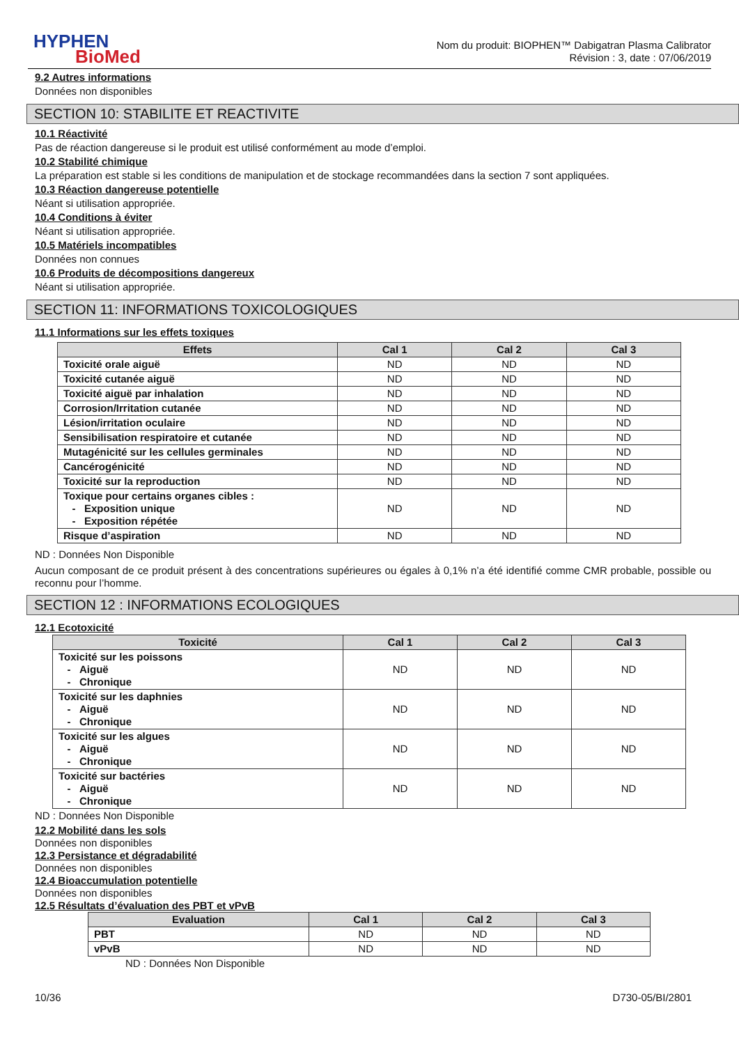HYPHEN
BioMed
Nom du produit: BIOPHEN™ Dabigatran Plasma Calibrator
Révision : 3, date : 07/06/2019
9.2 Autres informations
Données non disponibles
SECTION 10: STABILITE ET REACTIVITE
10.1 Réactivité
Pas de réaction dangereuse si le produit est utilisé conformément au mode d’emploi.
10.2 Stabilité chimique
La préparation est stable si les conditions de manipulation et de stockage recommandées dans la section 7 sont appliquées.
10.3 Réaction dangereuse potentielle
Néant si utilisation appropriée.
10.4 Conditions à éviter
Néant si utilisation appropriée.
10.5 Matériels incompatibles
Données non connues
10.6 Produits de décompositions dangereux
Néant si utilisation appropriée.
SECTION 11: INFORMATIONS TOXICOLOGIQUES
11.1 Informations sur les effets toxiques
| Effets | Cal 1 | Cal 2 | Cal 3 |
| --- | --- | --- | --- |
| Toxicité orale aiguë | ND | ND | ND |
| Toxicité cutanée aiguë | ND | ND | ND |
| Toxicité aiguë par inhalation | ND | ND | ND |
| Corrosion/Irritation cutanée | ND | ND | ND |
| Lésion/irritation oculaire | ND | ND | ND |
| Sensibilisation respiratoire et cutanée | ND | ND | ND |
| Mutagénicité sur les cellules germinales | ND | ND | ND |
| Cancérogénicité | ND | ND | ND |
| Toxicité sur la reproduction | ND | ND | ND |
| Toxique pour certains organes cibles : - Exposition unique - Exposition répétée | ND | ND | ND |
| Risque d’aspiration | ND | ND | ND |
ND : Données Non Disponible
Aucun composant de ce produit présent à des concentrations supérieures ou égales à 0,1% n’a été identifié comme CMR probable, possible ou reconnu pour l’homme.
SECTION 12 : INFORMATIONS ECOLOGIQUES
12.1 Ecotoxicité
| Toxicité | Cal 1 | Cal 2 | Cal 3 |
| --- | --- | --- | --- |
| Toxicité sur les poissons - Aiguë - Chronique | ND | ND | ND |
| Toxicité sur les daphnies - Aiguë - Chronique | ND | ND | ND |
| Toxicité sur les algues - Aiguë - Chronique | ND | ND | ND |
| Toxicité sur bactéries - Aiguë - Chronique | ND | ND | ND |
ND : Données Non Disponible
12.2 Mobilité dans les sols
Données non disponibles
12.3 Persistance et dégradabilité
Données non disponibles
12.4 Bioaccumulation potentielle
Données non disponibles
12.5 Résultats d’évaluation des PBT et vPvB
| Evaluation | Cal 1 | Cal 2 | Cal 3 |
| --- | --- | --- | --- |
| PBT | ND | ND | ND |
| vPvB | ND | ND | ND |
ND : Données Non Disponible
10/36 D730-05/BI/2801